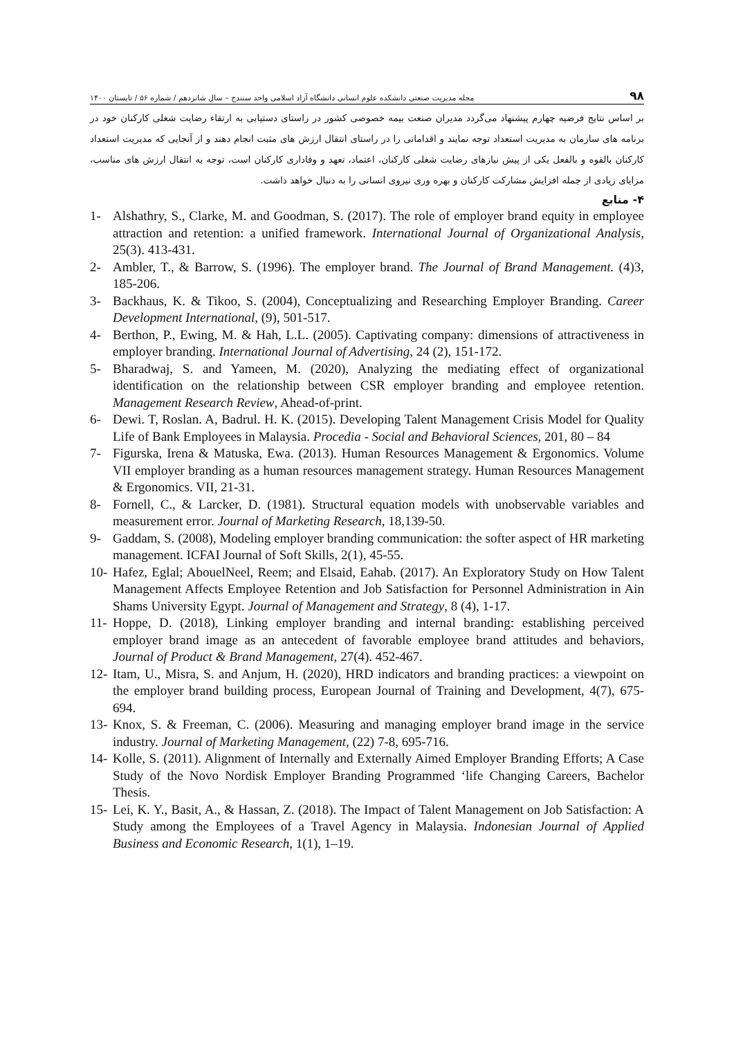۹۸ مجله مدیریت صنعتی دانشکده علوم انسانی دانشگاه آزاد اسلامی واحد سنندج – سال شانزدهم / شماره ۵۶ / تابستان ۱۴۰۰
بر اساس نتایج فرضیه چهارم پیشنهاد می‌گردد مدیران صنعت بیمه خصوصی کشور در راستای دستیابی به ارتقاء رضایت شغلی کارکنان خود در برنامه های سازمان به مدیریت استعداد توجه نمایند و اقداماتی را در راستای انتقال ارزش های مثبت انجام دهند و از آنجایی که مدیریت استعداد کارکنان بالقوه و بالفعل یکی از پیش نیازهای رضایت شغلی کارکنان، اعتماد، تعهد و وفاداری کارکنان است، توجه به انتقال ارزش های مناسب، مزایای زیادی از جمله افزایش مشارکت کارکنان و بهره وری نیروی انسانی را به دنبال خواهد داشت.
۴- منابع
1- Alshathry, S., Clarke, M. and Goodman, S. (2017). The role of employer brand equity in employee attraction and retention: a unified framework. International Journal of Organizational Analysis, 25(3). 413-431.
2- Ambler, T., & Barrow, S. (1996). The employer brand. The Journal of Brand Management. (4)3, 185-206.
3- Backhaus, K. & Tikoo, S. (2004), Conceptualizing and Researching Employer Branding. Career Development International, (9), 501-517.
4- Berthon, P., Ewing, M. & Hah, L.L. (2005). Captivating company: dimensions of attractiveness in employer branding. International Journal of Advertising, 24 (2), 151-172.
5- Bharadwaj, S. and Yameen, M. (2020), Analyzing the mediating effect of organizational identification on the relationship between CSR employer branding and employee retention. Management Research Review, Ahead-of-print.
6- Dewi. T, Roslan. A, Badrul. H. K. (2015). Developing Talent Management Crisis Model for Quality Life of Bank Employees in Malaysia. Procedia - Social and Behavioral Sciences, 201, 80 – 84
7- Figurska, Irena & Matuska, Ewa. (2013). Human Resources Management & Ergonomics. Volume VII employer branding as a human resources management strategy. Human Resources Management & Ergonomics. VII, 21-31.
8- Fornell, C., & Larcker, D. (1981). Structural equation models with unobservable variables and measurement error. Journal of Marketing Research, 18,139-50.
9- Gaddam, S. (2008), Modeling employer branding communication: the softer aspect of HR marketing management. ICFAI Journal of Soft Skills, 2(1), 45-55.
10- Hafez, Eglal; AbouelNeel, Reem; and Elsaid, Eahab. (2017). An Exploratory Study on How Talent Management Affects Employee Retention and Job Satisfaction for Personnel Administration in Ain Shams University Egypt. Journal of Management and Strategy, 8 (4), 1-17.
11- Hoppe, D. (2018), Linking employer branding and internal branding: establishing perceived employer brand image as an antecedent of favorable employee brand attitudes and behaviors, Journal of Product & Brand Management, 27(4). 452-467.
12- Itam, U., Misra, S. and Anjum, H. (2020), HRD indicators and branding practices: a viewpoint on the employer brand building process, European Journal of Training and Development, 4(7), 675-694.
13- Knox, S. & Freeman, C. (2006). Measuring and managing employer brand image in the service industry. Journal of Marketing Management, (22) 7-8, 695-716.
14- Kolle, S. (2011). Alignment of Internally and Externally Aimed Employer Branding Efforts; A Case Study of the Novo Nordisk Employer Branding Programmed ‘life Changing Careers, Bachelor Thesis.
15- Lei, K. Y., Basit, A., & Hassan, Z. (2018). The Impact of Talent Management on Job Satisfaction: A Study among the Employees of a Travel Agency in Malaysia. Indonesian Journal of Applied Business and Economic Research, 1(1), 1–19.